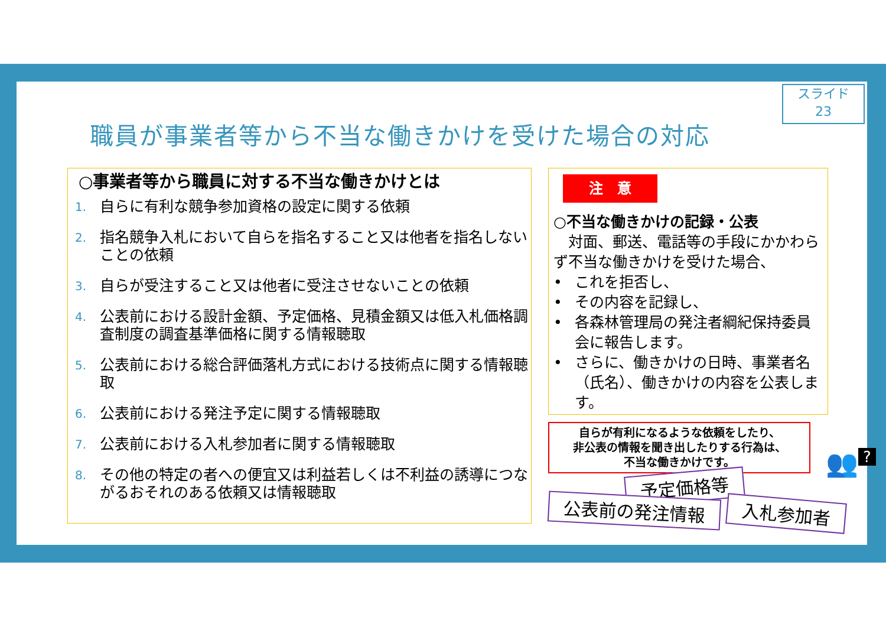スライド
23
職員が事業者等から不当な働きかけを受けた場合の対応
○事業者等から職員に対する不当な働きかけとは
1. 自らに有利な競争参加資格の設定に関する依頼
2. 指名競争入札において自らを指名すること又は他者を指名しないことの依頼
3. 自らが受注すること又は他者に受注させないことの依頼
4. 公表前における設計金額、予定価格、見積金額又は低入札価格調査制度の調査基準価格に関する情報聴取
5. 公表前における総合評価落札方式における技術点に関する情報聴取
6. 公表前における発注予定に関する情報聴取
7. 公表前における入札参加者に関する情報聴取
8. その他の特定の者への便宜又は利益若しくは不利益の誘導につながるおそれのある依頼又は情報聴取
注　意
○不当な働きかけの記録・公表
　対面、郵送、電話等の手段にかかわらず不当な働きかけを受けた場合、
• これを拒否し、
• その内容を記録し、
• 各森林管理局の発注者綱紀保持委員会に報告します。
• さらに、働きかけの日時、事業者名（氏名）、働きかけの内容を公表します。
自らが有利になるような依頼をしたり、
非公表の情報を聞き出したりする行為は、
不当な働きかけです。
予定価格等
公表前の発注情報 入札参加者
👥?